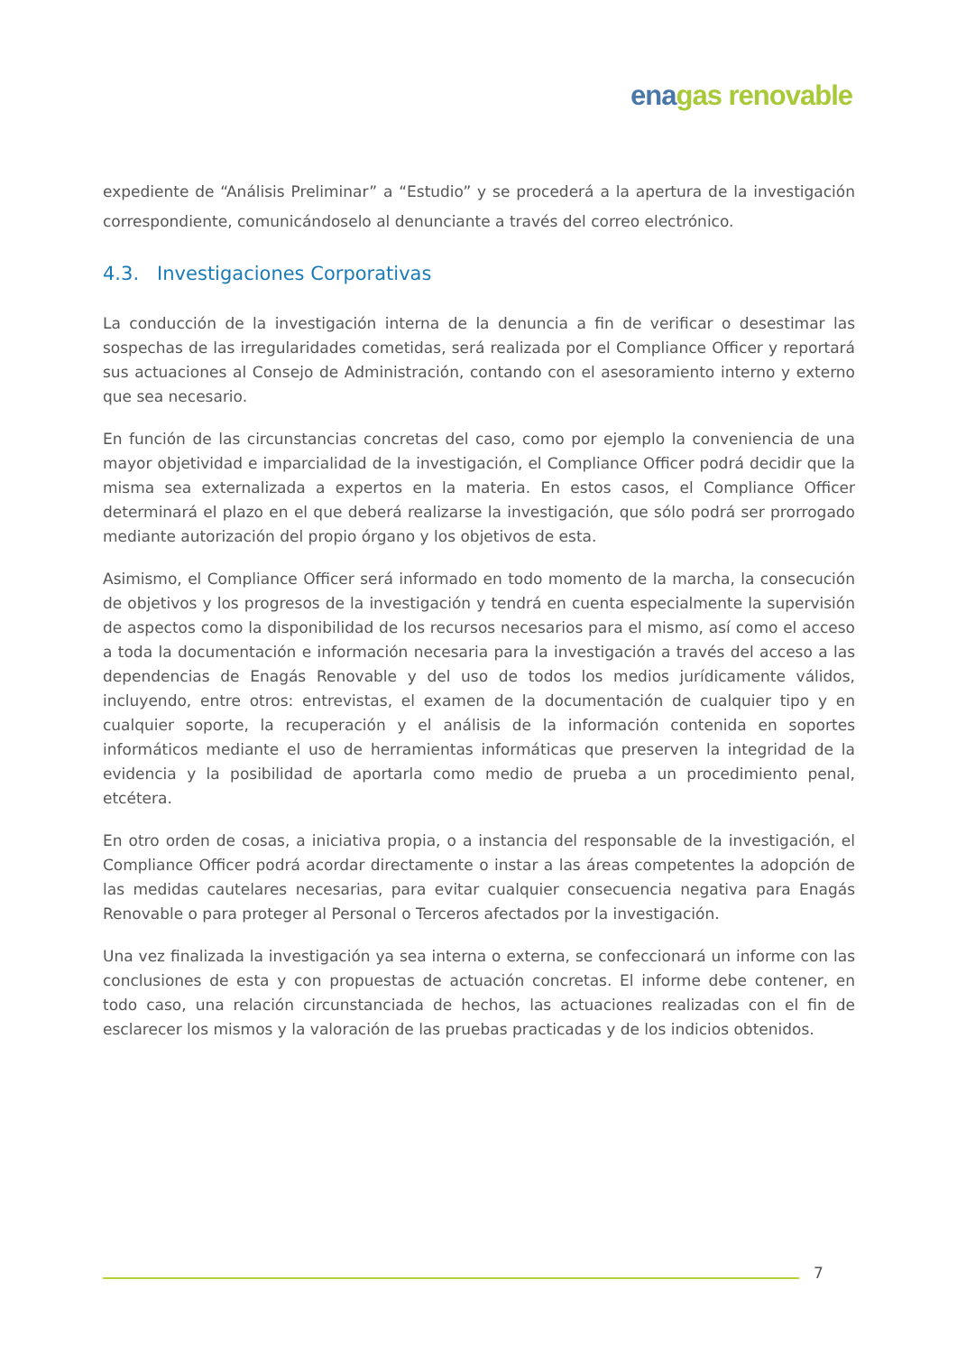ena gas renovable
expediente de “Análisis Preliminar” a “Estudio” y se procederá a la apertura de la investigación correspondiente, comunicándoselo al denunciante a través del correo electrónico.
4.3. Investigaciones Corporativas
La conducción de la investigación interna de la denuncia a fin de verificar o desestimar las sospechas de las irregularidades cometidas, será realizada por el Compliance Officer y reportará sus actuaciones al Consejo de Administración, contando con el asesoramiento interno y externo que sea necesario.
En función de las circunstancias concretas del caso, como por ejemplo la conveniencia de una mayor objetividad e imparcialidad de la investigación, el Compliance Officer podrá decidir que la misma sea externalizada a expertos en la materia. En estos casos, el Compliance Officer determinará el plazo en el que deberá realizarse la investigación, que sólo podrá ser prorrogado mediante autorización del propio órgano y los objetivos de esta.
Asimismo, el Compliance Officer será informado en todo momento de la marcha, la consecución de objetivos y los progresos de la investigación y tendrá en cuenta especialmente la supervisión de aspectos como la disponibilidad de los recursos necesarios para el mismo, así como el acceso a toda la documentación e información necesaria para la investigación a través del acceso a las dependencias de Enagás Renovable y del uso de todos los medios jurídicamente válidos, incluyendo, entre otros: entrevistas, el examen de la documentación de cualquier tipo y en cualquier soporte, la recuperación y el análisis de la información contenida en soportes informáticos mediante el uso de herramientas informáticas que preserven la integridad de la evidencia y la posibilidad de aportarla como medio de prueba a un procedimiento penal, etcétera.
En otro orden de cosas, a iniciativa propia, o a instancia del responsable de la investigación, el Compliance Officer podrá acordar directamente o instar a las áreas competentes la adopción de las medidas cautelares necesarias, para evitar cualquier consecuencia negativa para Enagás Renovable o para proteger al Personal o Terceros afectados por la investigación.
Una vez finalizada la investigación ya sea interna o externa, se confeccionará un informe con las conclusiones de esta y con propuestas de actuación concretas. El informe debe contener, en todo caso, una relación circunstanciada de hechos, las actuaciones realizadas con el fin de esclarecer los mismos y la valoración de las pruebas practicadas y de los indicios obtenidos.
7